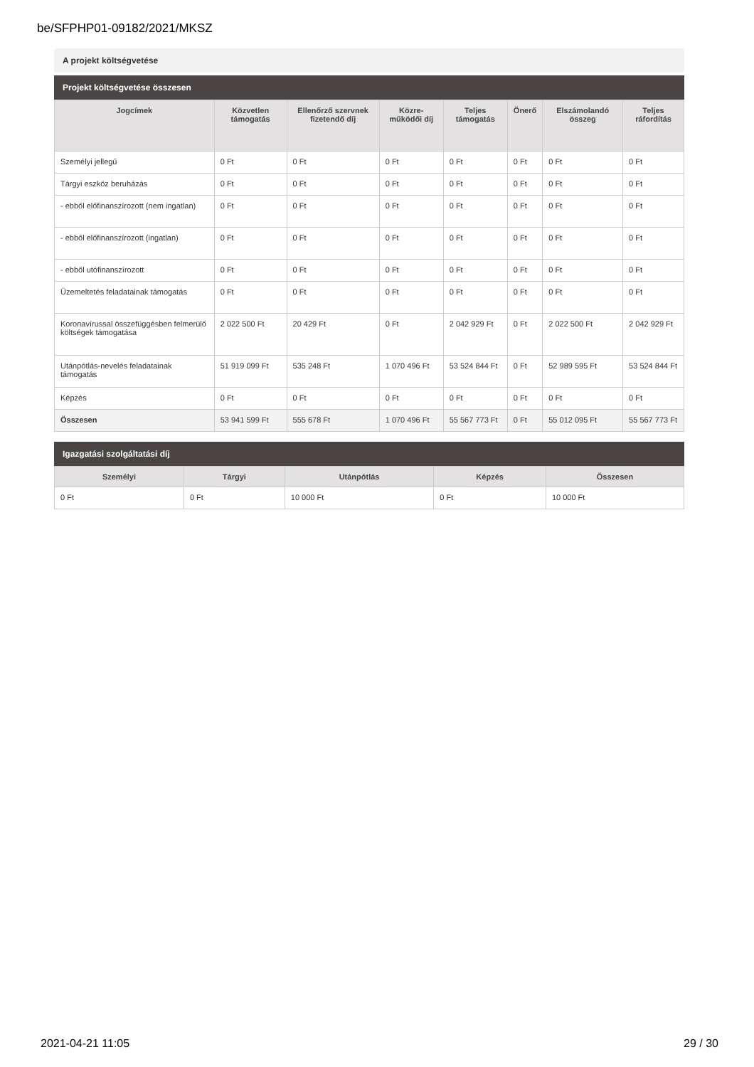be/SFPHP01-09182/2021/MKSZ
A projekt költségvetése
Projekt költségvetése összesen
| Jogcímek | Közvetlen támogatás | Ellenőrző szervnek fizetendő díj | Közre-működői díj | Teljes támogatás | Önerő | Elszámolandó összeg | Teljes ráfordítás |
| --- | --- | --- | --- | --- | --- | --- | --- |
| Személyi jellegű | 0 Ft | 0 Ft | 0 Ft | 0 Ft | 0 Ft | 0 Ft | 0 Ft |
| Tárgyi eszköz beruházás | 0 Ft | 0 Ft | 0 Ft | 0 Ft | 0 Ft | 0 Ft | 0 Ft |
| - ebből előfinanszírozott (nem ingatlan) | 0 Ft | 0 Ft | 0 Ft | 0 Ft | 0 Ft | 0 Ft | 0 Ft |
| - ebből előfinanszírozott (ingatlan) | 0 Ft | 0 Ft | 0 Ft | 0 Ft | 0 Ft | 0 Ft | 0 Ft |
| - ebből utófinanszírozott | 0 Ft | 0 Ft | 0 Ft | 0 Ft | 0 Ft | 0 Ft | 0 Ft |
| Üzemeltetés feladatainak támogatás | 0 Ft | 0 Ft | 0 Ft | 0 Ft | 0 Ft | 0 Ft | 0 Ft |
| Koronavírussal összefüggésben felmerülő költségek támogatása | 2 022 500 Ft | 20 429 Ft | 0 Ft | 2 042 929 Ft | 0 Ft | 2 022 500 Ft | 2 042 929 Ft |
| Utánpótlás-nevelés feladatainak támogatás | 51 919 099 Ft | 535 248 Ft | 1 070 496 Ft | 53 524 844 Ft | 0 Ft | 52 989 595 Ft | 53 524 844 Ft |
| Képzés | 0 Ft | 0 Ft | 0 Ft | 0 Ft | 0 Ft | 0 Ft | 0 Ft |
| Összesen | 53 941 599 Ft | 555 678 Ft | 1 070 496 Ft | 55 567 773 Ft | 0 Ft | 55 012 095 Ft | 55 567 773 Ft |
Igazgatási szolgáltatási díj
| Személyi | Tárgyi | Utánpótlás | Képzés | Összesen |
| --- | --- | --- | --- | --- |
| 0 Ft | 0 Ft | 10 000 Ft | 0 Ft | 10 000 Ft |
2021-04-21 11:05 29 / 30